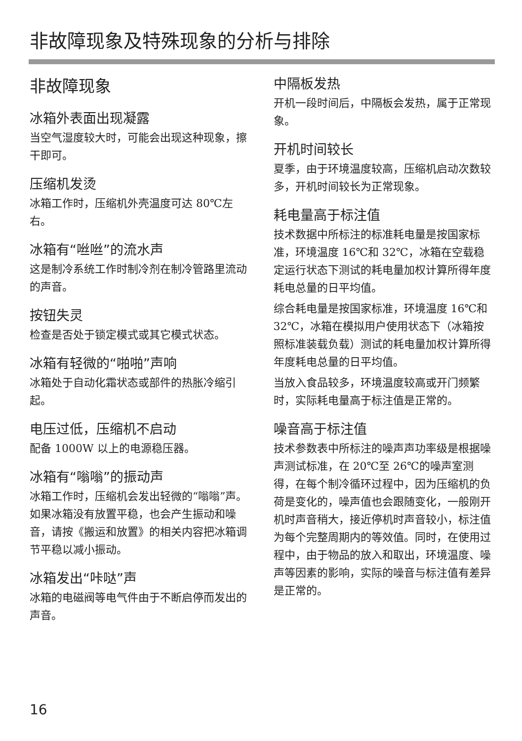非故障现象及特殊现象的分析与排除
非故障现象
冰箱外表面出现凝露
当空气湿度较大时，可能会出现这种现象，擦干即可。
压缩机发烫
冰箱工作时，压缩机外壳温度可达 80℃左右。
冰箱有“咝咝”的流水声
这是制冷系统工作时制冷剂在制冷管路里流动的声音。
按钮失灵
检查是否处于锁定模式或其它模式状态。
冰箱有轻微的“啪啪”声响
冰箱处于自动化霜状态或部件的热胀冷缩引起。
电压过低，压缩机不启动
配备 1000W 以上的电源稳压器。
冰箱有“嗡嗡”的振动声
冰箱工作时，压缩机会发出轻微的“嗡嗡”声。如果冰箱没有放置平稳，也会产生振动和噪音，请按《搬运和放置》的相关内容把冰箱调节平稳以减小振动。
冰箱发出“咔哒”声
冰箱的电磁阀等电气件由于不断启停而发出的声音。
中隔板发热
开机一段时间后，中隔板会发热，属于正常现象。
开机时间较长
夏季，由于环境温度较高，压缩机启动次数较多，开机时间较长为正常现象。
耗电量高于标注值
技术数据中所标注的标准耗电量是按国家标准，环境温度 16℃和 32℃，冰箱在空载稳定运行状态下测试的耗电量加权计算所得年度耗电总量的日平均值。
综合耗电量是按国家标准，环境温度 16℃和 32℃，冰箱在模拟用户使用状态下（冰箱按照标准装载负载）测试的耗电量加权计算所得年度耗电总量的日平均值。
当放入食品较多，环境温度较高或开门频繁时，实际耗电量高于标注值是正常的。
噪音高于标注值
技术参数表中所标注的噪声声功率级是根据噪声测试标准，在 20℃至 26℃的噪声室测得，在每个制冷循环过程中，因为压缩机的负荷是变化的，噪声值也会跟随变化，一般刚开机时声音稍大，接近停机时声音较小，标注值为每个完整周期内的等效值。同时，在使用过程中，由于物品的放入和取出，环境温度、噪声等因素的影响，实际的噪音与标注值有差异是正常的。
16